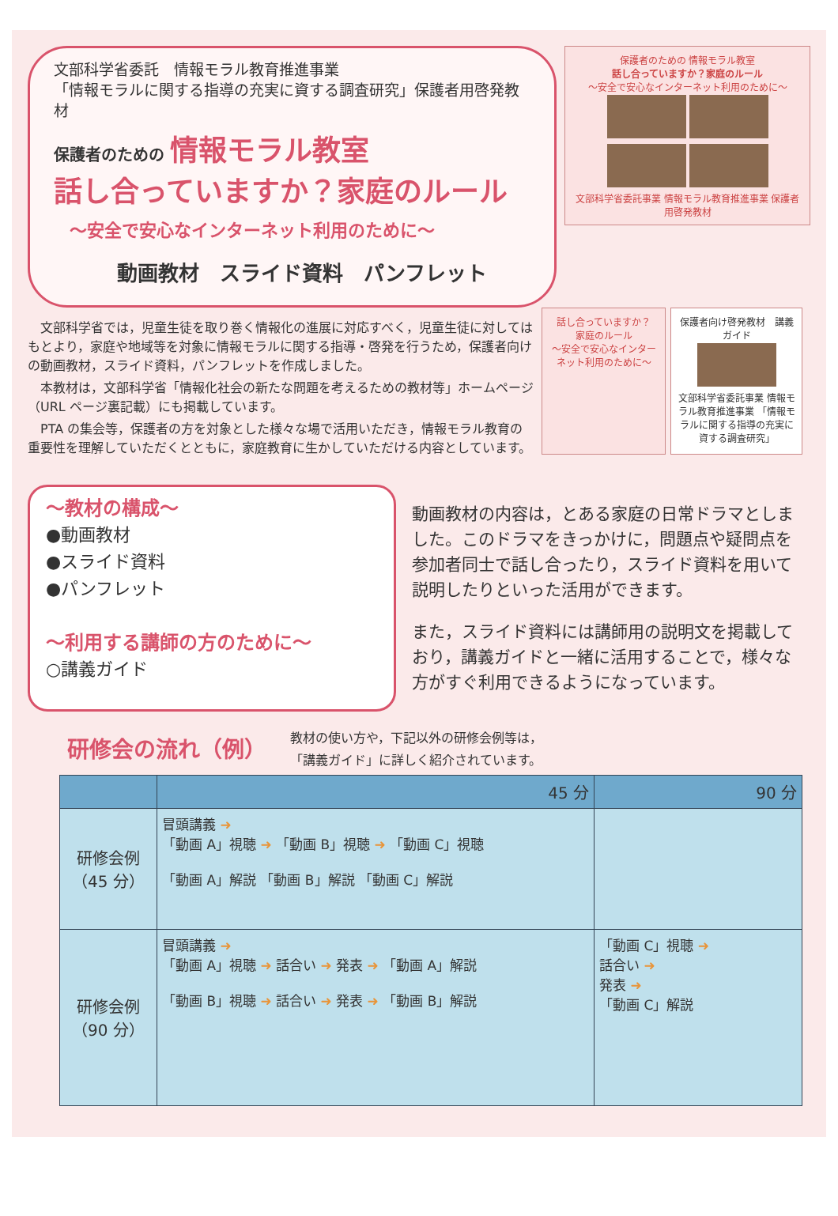文部科学省委託　情報モラル教育推進事業
「情報モラルに関する指導の充実に資する調査研究」保護者用啓発教材
保護者のための 情報モラル教室
話し合っていますか？家庭のルール
～安全で安心なインターネット利用のために～
動画教材　スライド資料　パンフレット
保護者のための 情報モラル教室
話し合っていますか？家庭のルール
～安全で安心なインターネット利用のために～
文部科学省委託事業 情報モラル教育推進事業 保護者用啓発教材
文部科学省では，児童生徒を取り巻く情報化の進展に対応すべく，児童生徒に対してはもとより，家庭や地域等を対象に情報モラルに関する指導・啓発を行うため，保護者向けの動画教材，スライド資料，パンフレットを作成しました。
本教材は，文部科学省「情報化社会の新たな問題を考えるための教材等」ホームページ（URL ページ裏記載）にも掲載しています。
PTA の集会等，保護者の方を対象とした様々な場で活用いただき，情報モラル教育の重要性を理解していただくとともに，家庭教育に生かしていただける内容としています。
話し合っていますか？
家庭のルール
～安全で安心なインターネット利用のために～
保護者向け啓発教材　講義ガイド
文部科学省委託事業 情報モラル教育推進事業 「情報モラルに関する指導の充実に資する調査研究」
～教材の構成～
●動画教材
●スライド資料
●パンフレット
～利用する講師の方のために～
○講義ガイド
動画教材の内容は，とある家庭の日常ドラマとしました。このドラマをきっかけに，問題点や疑問点を参加者同士で話し合ったり，スライド資料を用いて説明したりといった活用ができます。
また，スライド資料には講師用の説明文を掲載しており，講義ガイドと一緒に活用することで，様々な方がすぐ利用できるようになっています。
研修会の流れ（例）
教材の使い方や，下記以外の研修会例等は，
「講義ガイド」に詳しく紹介されています。
| | 45 分 | 90 分 |
| --- | --- | --- |
| 研修会例 （45 分） | 冒頭講義 ➜ 「動画 A」視聴 ➜ 「動画 B」視聴 ➜ 「動画 C」視聴 「動画 A」解説 「動画 B」解説 「動画 C」解説 | |
| 研修会例 （90 分） | 冒頭講義 ➜ 「動画 A」視聴 ➜ 話合い ➜ 発表 ➜ 「動画 A」解説 「動画 B」視聴 ➜ 話合い ➜ 発表 ➜ 「動画 B」解説 | 「動画 C」視聴 ➜ 話合い ➜ 発表 ➜ 「動画 C」解説 |